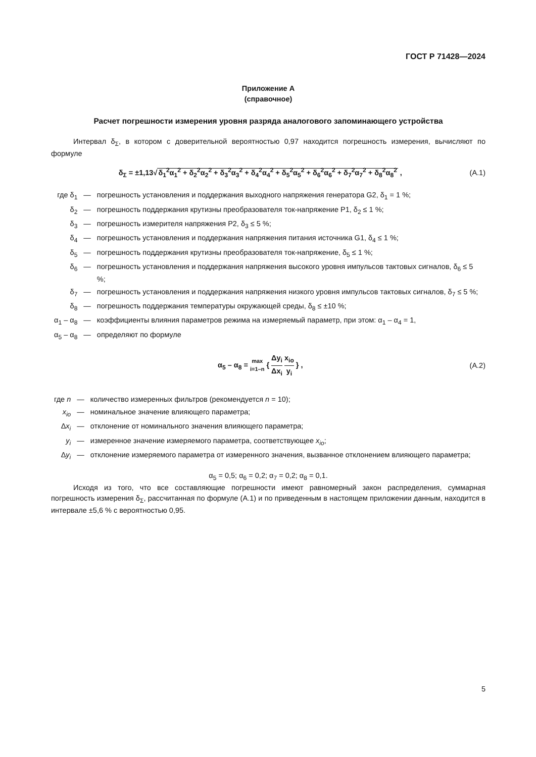ГОСТ Р 71428—2024
Приложение А
(справочное)
Расчет погрешности измерения уровня разряда аналогового запоминающего устройства
Интервал δ<sub>Σ</sub>, в котором с доверительной вероятностью 0,97 находится погрешность измерения, вычисляют по формуле
δ<sub>Σ</sub> = ±1,13√δ<sub>1</sub><sup>2</sup>α<sub>1</sub><sup>2</sup> + δ<sub>2</sub><sup>2</sup>α<sub>2</sub><sup>2</sup> + δ<sub>3</sub><sup>2</sup>α<sub>3</sub><sup>2</sup> + δ<sub>4</sub><sup>2</sup>α<sub>4</sub><sup>2</sup> + δ<sub>5</sub><sup>2</sup>α<sub>5</sub><sup>2</sup> + δ<sub>6</sub><sup>2</sup>α<sub>6</sub><sup>2</sup> + δ<sub>7</sub><sup>2</sup>α<sub>7</sub><sup>2</sup> + δ<sub>8</sub><sup>2</sup>α<sub>8</sub><sup>2</sup> ,
(А.1)
| где δ<sub>1</sub> | — | погрешность установления и поддержания выходного напряжения генератора G2, δ<sub>1</sub> = 1 %; |
| δ<sub>2</sub> | — | погрешность поддержания крутизны преобразователя ток-напряжение Р1, δ<sub>2</sub> ≤ 1 %; |
| δ<sub>3</sub> | — | погрешность измерителя напряжения Р2, δ<sub>3</sub> ≤ 5 %; |
| δ<sub>4</sub> | — | погрешность установления и поддержания напряжения питания источника G1, δ<sub>4</sub> ≤ 1 %; |
| δ<sub>5</sub> | — | погрешность поддержания крутизны преобразователя ток-напряжение, δ<sub>5</sub> ≤ 1 %; |
| δ<sub>6</sub> | — | погрешность установления и поддержания напряжения высокого уровня импульсов тактовых сигналов, δ<sub>6</sub> ≤ 5 %; |
| δ<sub>7</sub> | — | погрешность установления и поддержания напряжения низкого уровня импульсов тактовых сигналов, δ<sub>7</sub> ≤ 5 %; |
| δ<sub>8</sub> | — | погрешность поддержания температуры окружающей среды, δ<sub>8</sub> ≤ ±10 %; |
| α<sub>1</sub> – α<sub>8</sub> | — | коэффициенты влияния параметров режима на измеряемый параметр, при этом: α<sub>1</sub> – α<sub>4</sub> = 1, |
| α<sub>5</sub> – α<sub>8</sub> | — | определяют по формуле |
α<sub>5</sub> – α<sub>8</sub> = max i=1–n { Δy<sub>i</sub> Δx<sub>i</sub> x<sub>io</sub> y<sub>i</sub> } ,
(А.2)
| где n | — | количество измеренных фильтров (рекомендуется n = 10); |
| x<sub>io</sub> | — | номинальное значение влияющего параметра; |
| Δ x<sub>i</sub> | — | отклонение от номинального значения влияющего параметра; |
| y<sub>i</sub> | — | измеренное значение измеряемого параметра, соответствующее x<sub>io</sub> ; |
| Δ y<sub>i</sub> | — | отклонение измеряемого параметра от измеренного значения, вызванное отклонением влияющего параметра; |
α<sub>5</sub> = 0,5; α<sub>6</sub> = 0,2; α<sub>7</sub> = 0,2; α<sub>8</sub> = 0,1.
Исходя из того, что все составляющие погрешности имеют равномерный закон распределения, суммарная погрешность измерения δ<sub>Σ</sub>, рассчитанная по формуле (А.1) и по приведенным в настоящем приложении данным, находится в интервале ±5,6 % с вероятностью 0,95.
5